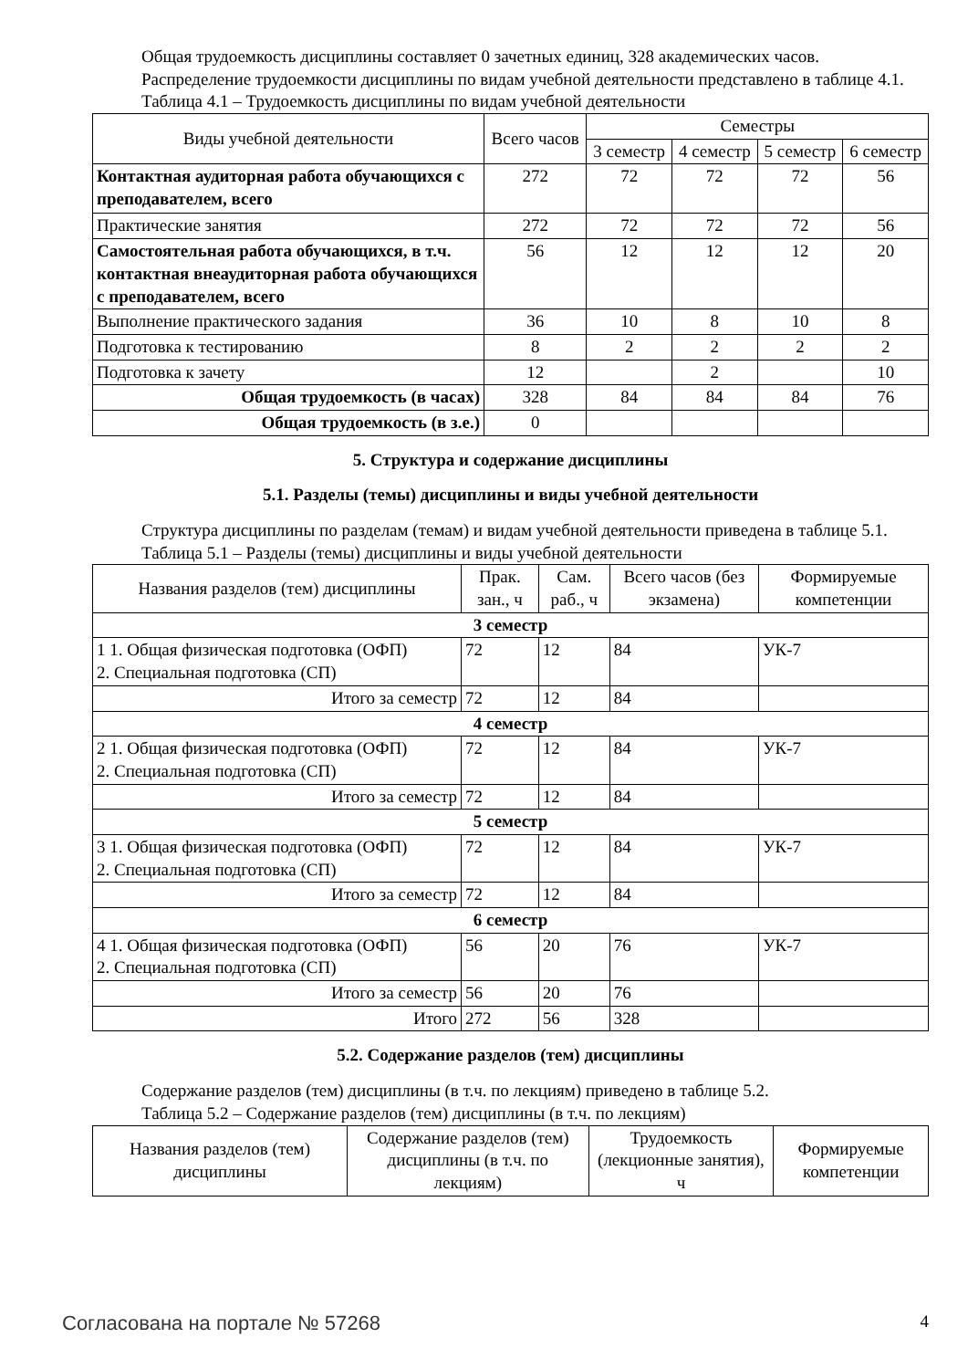Общая трудоемкость дисциплины составляет 0 зачетных единиц, 328 академических часов.
Распределение трудоемкости дисциплины по видам учебной деятельности представлено в таблице 4.1.
Таблица 4.1 – Трудоемкость дисциплины по видам учебной деятельности
| Виды учебной деятельности | Всего часов | Семестры | | | |
| --- | --- | --- | --- | --- | --- |
| | | 3 семестр | 4 семестр | 5 семестр | 6 семестр |
| Контактная аудиторная работа обучающихся с преподавателем, всего | 272 | 72 | 72 | 72 | 56 |
| Практические занятия | 272 | 72 | 72 | 72 | 56 |
| Самостоятельная работа обучающихся, в т.ч. контактная внеаудиторная работа обучающихся с преподавателем, всего | 56 | 12 | 12 | 12 | 20 |
| Выполнение практического задания | 36 | 10 | 8 | 10 | 8 |
| Подготовка к тестированию | 8 | 2 | 2 | 2 | 2 |
| Подготовка к зачету | 12 | | 2 | | 10 |
| Общая трудоемкость (в часах) | 328 | 84 | 84 | 84 | 76 |
| Общая трудоемкость (в з.е.) | 0 | | | | |
5. Структура и содержание дисциплины
5.1. Разделы (темы) дисциплины и виды учебной деятельности
Структура дисциплины по разделам (темам) и видам учебной деятельности приведена в таблице 5.1.
Таблица 5.1 – Разделы (темы) дисциплины и виды учебной деятельности
| Названия разделов (тем) дисциплины | Прак. зан., ч | Сам. раб., ч | Всего часов (без экзамена) | Формируемые компетенции |
| --- | --- | --- | --- | --- |
| 3 семестр | | | | |
| 1 1. Общая физическая подготовка (ОФП) 2. Специальная подготовка (СП) | 72 | 12 | 84 | УК-7 |
| Итого за семестр | 72 | 12 | 84 | |
| 4 семестр | | | | |
| 2 1. Общая физическая подготовка (ОФП) 2. Специальная подготовка (СП) | 72 | 12 | 84 | УК-7 |
| Итого за семестр | 72 | 12 | 84 | |
| 5 семестр | | | | |
| 3 1. Общая физическая подготовка (ОФП) 2. Специальная подготовка (СП) | 72 | 12 | 84 | УК-7 |
| Итого за семестр | 72 | 12 | 84 | |
| 6 семестр | | | | |
| 4 1. Общая физическая подготовка (ОФП) 2. Специальная подготовка (СП) | 56 | 20 | 76 | УК-7 |
| Итого за семестр | 56 | 20 | 76 | |
| Итого | 272 | 56 | 328 | |
5.2. Содержание разделов (тем) дисциплины
Содержание разделов (тем) дисциплины (в т.ч. по лекциям) приведено в таблице 5.2.
Таблица 5.2 – Содержание разделов (тем) дисциплины (в т.ч. по лекциям)
| Названия разделов (тем) дисциплины | Содержание разделов (тем) дисциплины (в т.ч. по лекциям) | Трудоемкость (лекционные занятия), ч | Формируемые компетенции |
| --- | --- | --- | --- |
Согласована на портале № 57268 4